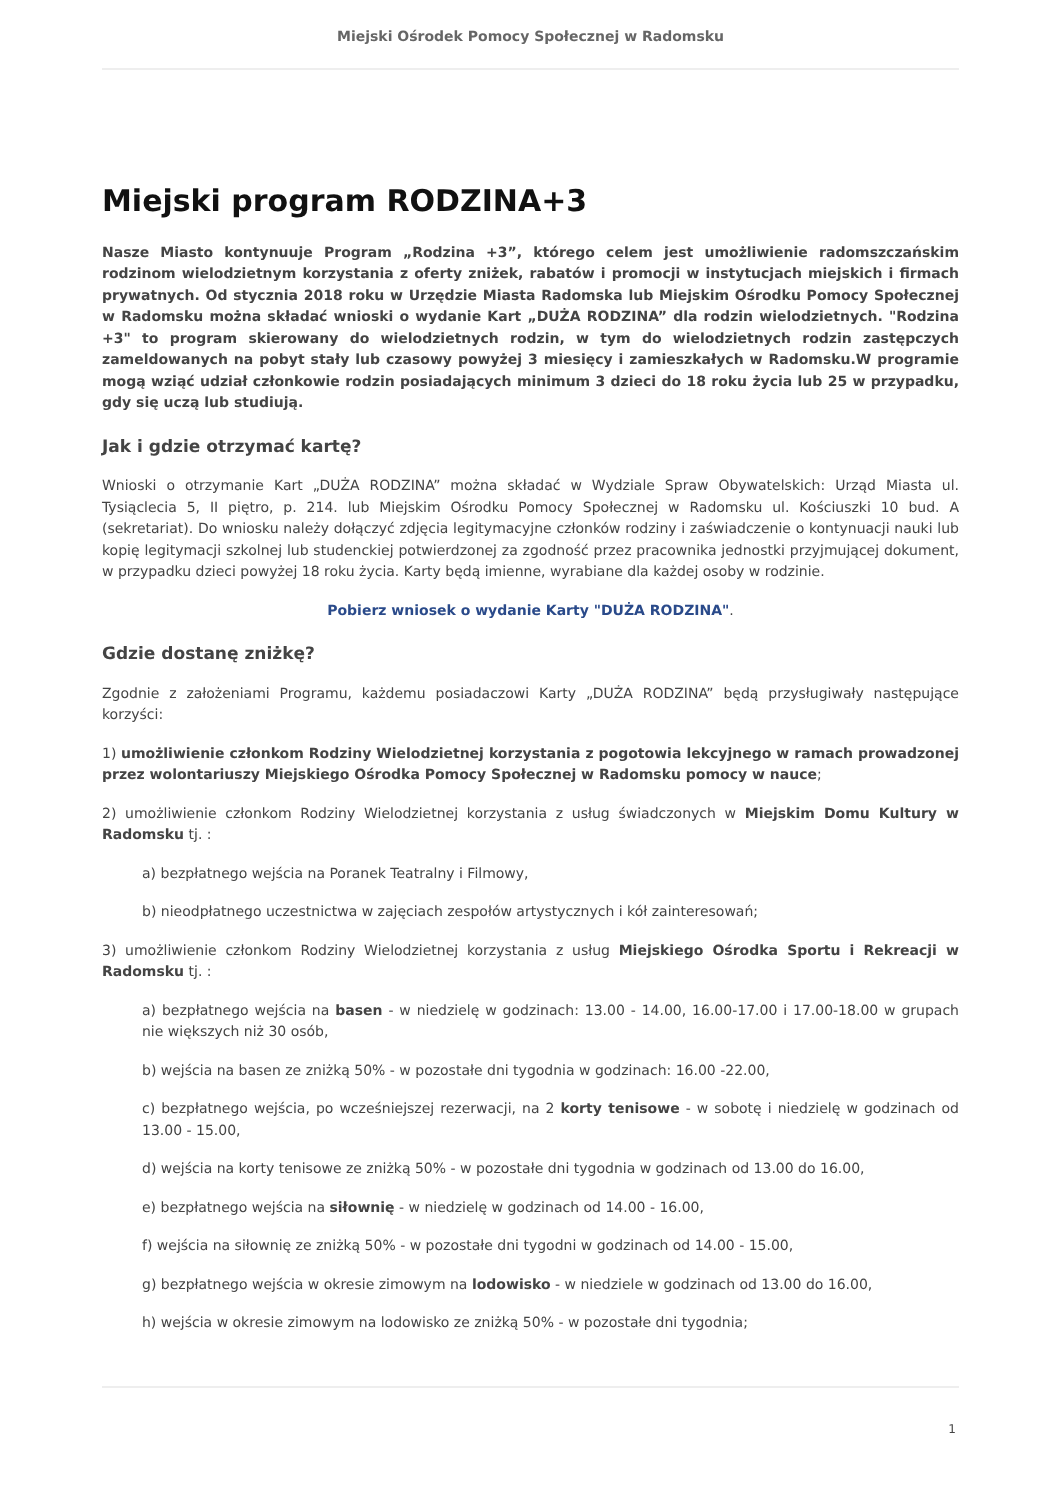Miejski Ośrodek Pomocy Społecznej w Radomsku
Miejski program RODZINA+3
Nasze Miasto kontynuuje Program „Rodzina +3”, którego celem jest umożliwienie radomszczańskim rodzinom wielodzietnym korzystania z oferty zniżek, rabatów i promocji w instytucjach miejskich i firmach prywatnych. Od stycznia 2018 roku w Urzędzie Miasta Radomska lub Miejskim Ośrodku Pomocy Społecznej w Radomsku można składać wnioski o wydanie Kart „DUŻA RODZINA” dla rodzin wielodzietnych. "Rodzina +3" to program skierowany do wielodzietnych rodzin, w tym do wielodzietnych rodzin zastępczych zameldowanych na pobyt stały lub czasowy powyżej 3 miesięcy i zamieszkałych w Radomsku.W programie mogą wziąć udział członkowie rodzin posiadających minimum 3 dzieci do 18 roku życia lub 25 w przypadku, gdy się uczą lub studiują.
Jak i gdzie otrzymać kartę?
Wnioski o otrzymanie Kart „DUŻA RODZINA” można składać w Wydziale Spraw Obywatelskich: Urząd Miasta ul. Tysiąclecia 5, II piętro, p. 214. lub Miejskim Ośrodku Pomocy Społecznej w Radomsku ul. Kościuszki 10 bud. A (sekretariat). Do wniosku należy dołączyć zdjęcia legitymacyjne członków rodziny i zaświadczenie o kontynuacji nauki lub kopię legitymacji szkolnej lub studenckiej potwierdzonej za zgodność przez pracownika jednostki przyjmującej dokument, w przypadku dzieci powyżej 18 roku życia. Karty będą imienne, wyrabiane dla każdej osoby w rodzinie.
Pobierz wniosek o wydanie Karty "DUŻA RODZINA".
Gdzie dostanę zniżkę?
Zgodnie z założeniami Programu, każdemu posiadaczowi Karty „DUŻA RODZINA” będą przysługiwały następujące korzyści:
1) umożliwienie członkom Rodziny Wielodzietnej korzystania z pogotowia lekcyjnego w ramach prowadzonej przez wolontariuszy Miejskiego Ośrodka Pomocy Społecznej w Radomsku pomocy w nauce;
2) umożliwienie członkom Rodziny Wielodzietnej korzystania z usług świadczonych w Miejskim Domu Kultury w Radomsku tj. :
a) bezpłatnego wejścia na Poranek Teatralny i Filmowy,
b) nieodpłatnego uczestnictwa w zajęciach zespołów artystycznych i kół zainteresowań;
3) umożliwienie członkom Rodziny Wielodzietnej korzystania z usług Miejskiego Ośrodka Sportu i Rekreacji w Radomsku tj. :
a) bezpłatnego wejścia na basen - w niedzielę w godzinach: 13.00 - 14.00, 16.00-17.00 i 17.00-18.00 w grupach nie większych niż 30 osób,
b) wejścia na basen ze zniżką 50% - w pozostałe dni tygodnia w godzinach: 16.00 -22.00,
c) bezpłatnego wejścia, po wcześniejszej rezerwacji, na 2 korty tenisowe - w sobotę i niedzielę w godzinach od 13.00 - 15.00,
d) wejścia na korty tenisowe ze zniżką 50% - w pozostałe dni tygodnia w godzinach od 13.00 do 16.00,
e) bezpłatnego wejścia na siłownię - w niedzielę w godzinach od 14.00 - 16.00,
f) wejścia na siłownię ze zniżką 50% - w pozostałe dni tygodni w godzinach od 14.00 - 15.00,
g) bezpłatnego wejścia w okresie zimowym na lodowisko - w niedziele w godzinach od 13.00 do 16.00,
h) wejścia w okresie zimowym na lodowisko ze zniżką 50% - w pozostałe dni tygodnia;
1